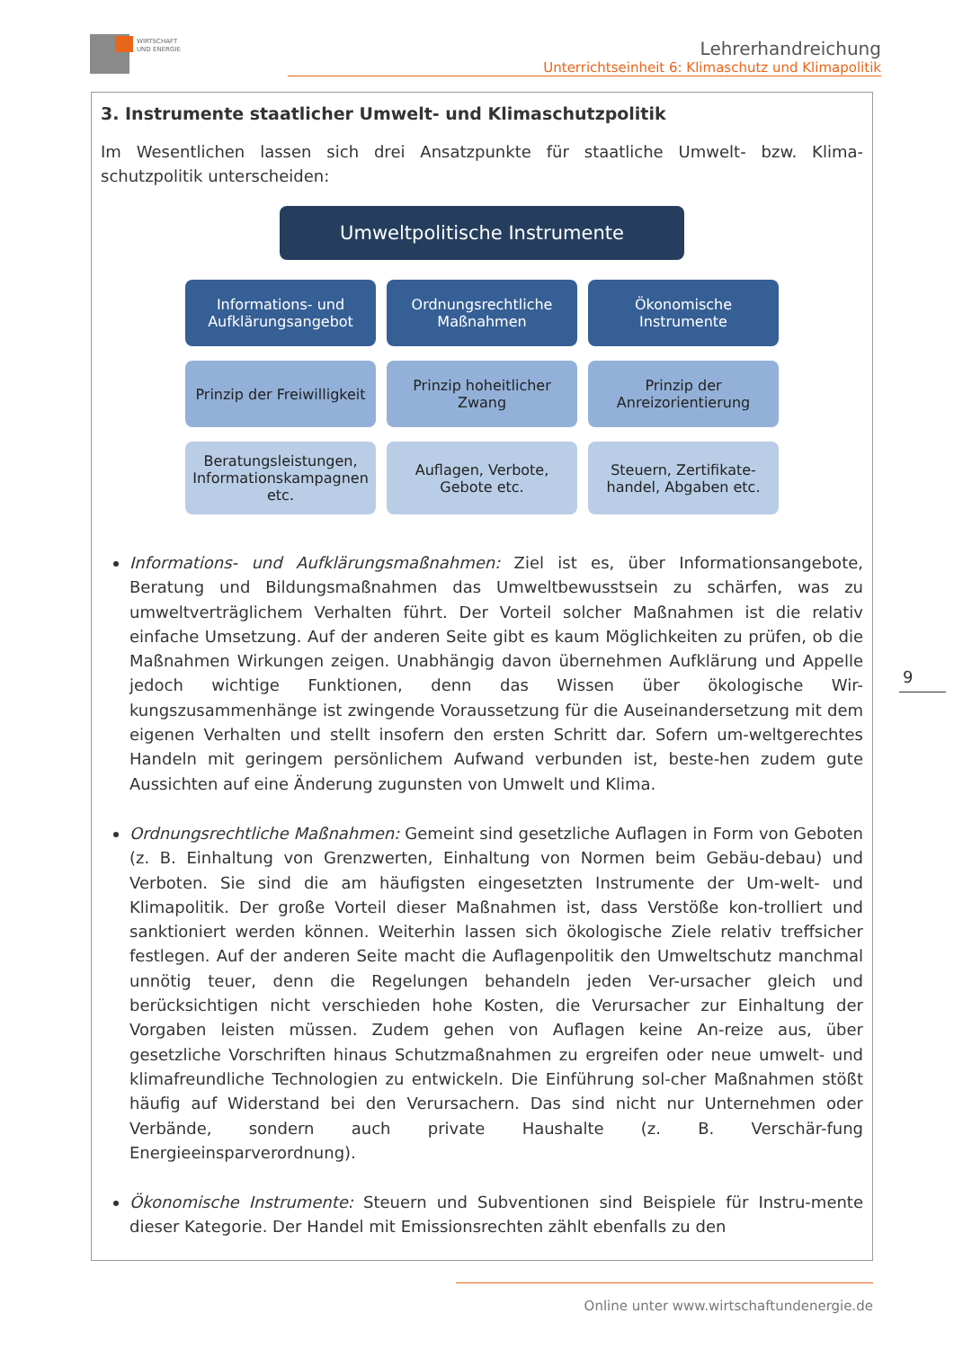WIRTSCHAFT
UND ENERGIE
Lehrerhandreichung
Unterrichtseinheit 6: Klimaschutz und Klimapolitik
3. Instrumente staatlicher Umwelt- und Klimaschutzpolitik
Im Wesentlichen lassen sich drei Ansatzpunkte für staatliche Umwelt- bzw. Klima-schutzpolitik unterscheiden:
Umweltpolitische Instrumente
Informations- und Aufklärungsangebot
Ordnungsrechtliche Maßnahmen Ökonomische Instrumente
Prinzip der Freiwilligkeit Prinzip hoheitlicher Zwang Prinzip der Anreizorientierung
Beratungsleistungen, Informationskampagnen etc.
Auflagen, Verbote, Gebote etc. Steuern, Zertifikate-handel, Abgaben etc.
Informations- und Aufklärungsmaßnahmen: Ziel ist es, über Informationsangebote, Beratung und Bildungsmaßnahmen das Umweltbewusstsein zu schärfen, was zu umweltverträglichem Verhalten führt. Der Vorteil solcher Maßnahmen ist die relativ einfache Umsetzung. Auf der anderen Seite gibt es kaum Möglichkeiten zu prüfen, ob die Maßnahmen Wirkungen zeigen. Unabhängig davon übernehmen Aufklärung und Appelle jedoch wichtige Funktionen, denn das Wissen über ökologische Wir-kungszusammenhänge ist zwingende Voraussetzung für die Auseinandersetzung mit dem eigenen Verhalten und stellt insofern den ersten Schritt dar. Sofern um-weltgerechtes Handeln mit geringem persönlichem Aufwand verbunden ist, beste-hen zudem gute Aussichten auf eine Änderung zugunsten von Umwelt und Klima.
Ordnungsrechtliche Maßnahmen: Gemeint sind gesetzliche Auflagen in Form von Geboten (z. B. Einhaltung von Grenzwerten, Einhaltung von Normen beim Gebäu-debau) und Verboten. Sie sind die am häufigsten eingesetzten Instrumente der Um-welt- und Klimapolitik. Der große Vorteil dieser Maßnahmen ist, dass Verstöße kon-trolliert und sanktioniert werden können. Weiterhin lassen sich ökologische Ziele relativ treffsicher festlegen. Auf der anderen Seite macht die Auflagenpolitik den Umweltschutz manchmal unnötig teuer, denn die Regelungen behandeln jeden Ver-ursacher gleich und berücksichtigen nicht verschieden hohe Kosten, die Verursacher zur Einhaltung der Vorgaben leisten müssen. Zudem gehen von Auflagen keine An-reize aus, über gesetzliche Vorschriften hinaus Schutzmaßnahmen zu ergreifen oder neue umwelt- und klimafreundliche Technologien zu entwickeln. Die Einführung sol-cher Maßnahmen stößt häufig auf Widerstand bei den Verursachern. Das sind nicht nur Unternehmen oder Verbände, sondern auch private Haushalte (z. B. Verschär-fung Energieeinsparverordnung).
Ökonomische Instrumente: Steuern und Subventionen sind Beispiele für Instru-mente dieser Kategorie. Der Handel mit Emissionsrechten zählt ebenfalls zu den
9
Online unter www.wirtschaftundenergie.de